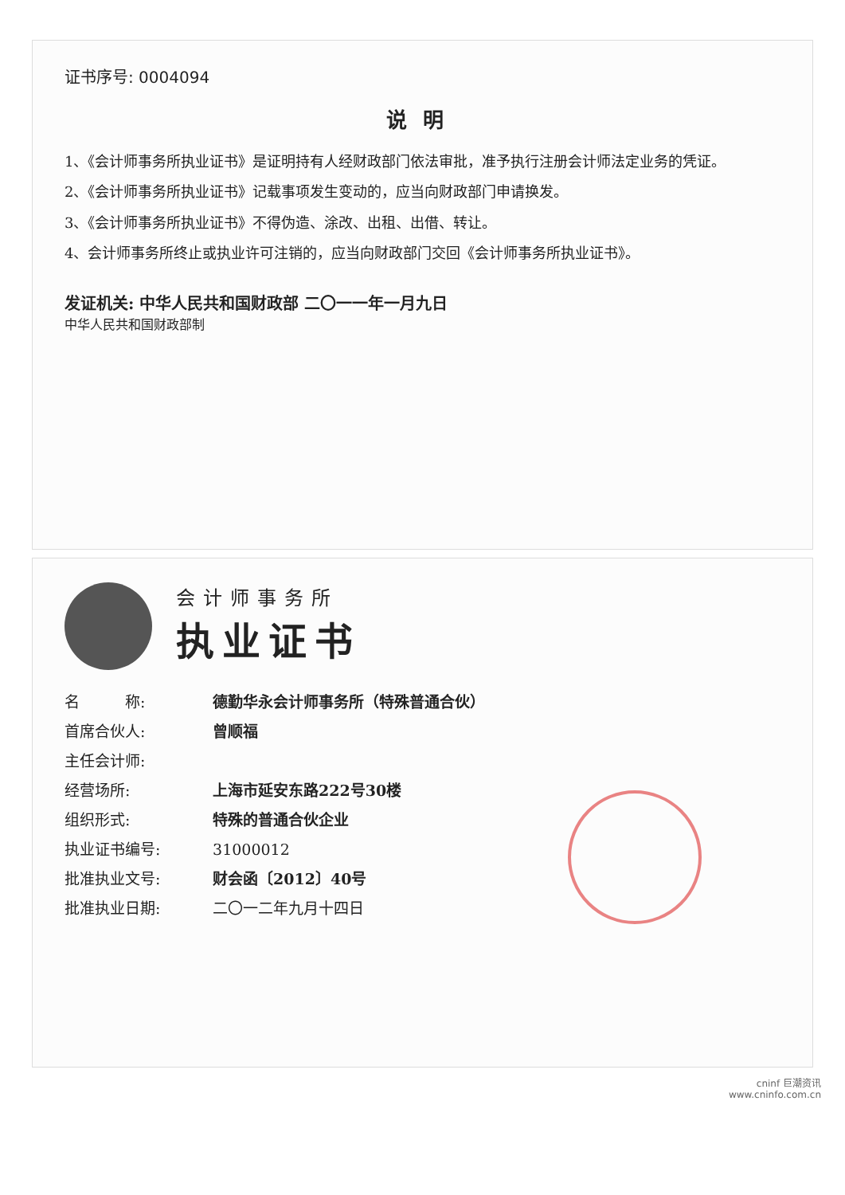证书序号: 0004094
说明
1、《会计师事务所执业证书》是证明持有人经财政部门依法审批，准予执行注册会计师法定业务的凭证。
2、《会计师事务所执业证书》记载事项发生变动的，应当向财政部门申请换发。
3、《会计师事务所执业证书》不得伪造、涂改、出租、出借、转让。
4、会计师事务所终止或执业许可注销的，应当向财政部门交回《会计师事务所执业证书》。
发证机关: 中华人民共和国财政部 二〇一一年一月九日
中华人民共和国财政部制
会计师事务所
执业证书
名　　　称: 德勤华永会计师事务所（特殊普通合伙）
首席合伙人: 曾顺福
主任会计师:
经营场所: 上海市延安东路222号30楼
组织形式: 特殊的普通合伙企业
执业证书编号: 31000012
批准执业文号: 财会函〔2012〕40号
批准执业日期: 二〇一二年九月十四日
cninf 巨潮资讯
www.cninfo.com.cn